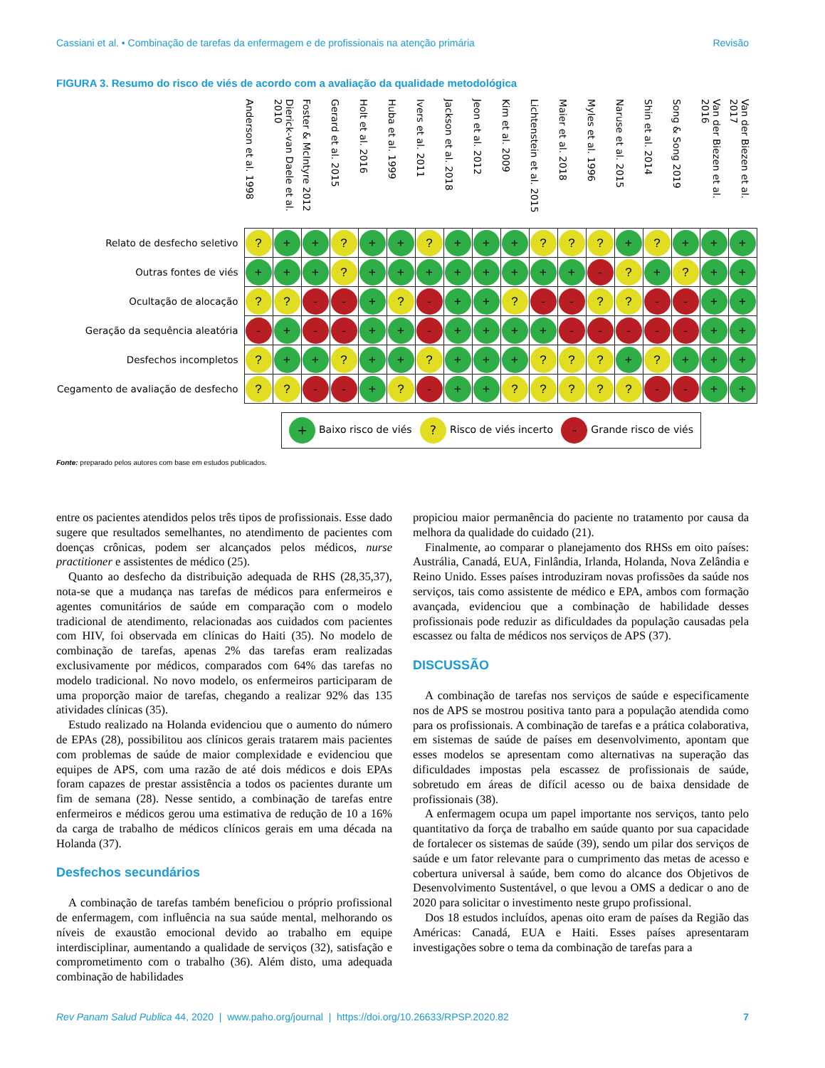Cassiani et al. • Combinação de tarefas da enfermagem e de profissionais na atenção primária Revisão
FIGURA 3. Resumo do risco de viés de acordo com a avaliação da qualidade metodológica
| | Anderson et al. 1998 | Dierick-van Daele et al. 2010 | Foster & McIntyre 2012 | Gerard et al. 2015 | Holt et al. 2016 | Huba et al. 1999 | Ivers et al. 2011 | Jackson et al. 2018 | Jeon et al. 2012 | Kim et al. 2009 | Lichtenstein et al. 2015 | Maier et al. 2018 | Myles et al. 1996 | Naruse et al. 2015 | Shin et al. 2014 | Song & Song 2019 | Van der Biezen et al. 2016 | Van der Biezen et al. 2017 |
| --- | --- | --- | --- | --- | --- | --- | --- | --- | --- | --- | --- | --- | --- | --- | --- | --- | --- | --- |
| Relato de desfecho seletivo | ? | + | + | ? | + | + | ? | + | + | + | ? | ? | ? | + | ? | + | + | + |
| Outras fontes de viés | + | + | + | ? | + | + | + | + | + | + | + | + | - | ? | + | ? | + | + |
| Ocultação de alocação | ? | ? | - | - | + | ? | - | + | + | ? | - | - | ? | ? | - | - | + | + |
| Geração da sequência aleatória | - | + | - | - | + | + | - | + | + | + | + | - | - | - | - | - | + | + |
| Desfechos incompletos | ? | + | + | ? | + | + | ? | + | + | + | ? | ? | ? | + | ? | + | + | + |
| Cegamento de avaliação de desfecho | ? | ? | - | - | + | ? | - | + | + | ? | ? | ? | ? | ? | - | - | + | + |
+ Baixo risco de viés
? Risco de viés incerto
- Grande risco de viés
Fonte: preparado pelos autores com base em estudos publicados.
entre os pacientes atendidos pelos três tipos de profissionais. Esse dado sugere que resultados semelhantes, no atendimento de pacientes com doenças crônicas, podem ser alcançados pelos médicos, nurse practitioner e assistentes de médico (25).
Quanto ao desfecho da distribuição adequada de RHS (28,35,37), nota-se que a mudança nas tarefas de médicos para enfermeiros e agentes comunitários de saúde em comparação com o modelo tradicional de atendimento, relacionadas aos cuidados com pacientes com HIV, foi observada em clínicas do Haiti (35). No modelo de combinação de tarefas, apenas 2% das tarefas eram realizadas exclusivamente por médicos, comparados com 64% das tarefas no modelo tradicional. No novo modelo, os enfermeiros participaram de uma proporção maior de tarefas, chegando a realizar 92% das 135 atividades clínicas (35).
Estudo realizado na Holanda evidenciou que o aumento do número de EPAs (28), possibilitou aos clínicos gerais tratarem mais pacientes com problemas de saúde de maior complexidade e evidenciou que equipes de APS, com uma razão de até dois médicos e dois EPAs foram capazes de prestar assistência a todos os pacientes durante um fim de semana (28). Nesse sentido, a combinação de tarefas entre enfermeiros e médicos gerou uma estimativa de redução de 10 a 16% da carga de trabalho de médicos clínicos gerais em uma década na Holanda (37).
Desfechos secundários
A combinação de tarefas também beneficiou o próprio profissional de enfermagem, com influência na sua saúde mental, melhorando os níveis de exaustão emocional devido ao trabalho em equipe interdisciplinar, aumentando a qualidade de serviços (32), satisfação e comprometimento com o trabalho (36). Além disto, uma adequada combinação de habilidades
propiciou maior permanência do paciente no tratamento por causa da melhora da qualidade do cuidado (21).
Finalmente, ao comparar o planejamento dos RHSs em oito países: Austrália, Canadá, EUA, Finlândia, Irlanda, Holanda, Nova Zelândia e Reino Unido. Esses países introduziram novas profissões da saúde nos serviços, tais como assistente de médico e EPA, ambos com formação avançada, evidenciou que a combinação de habilidade desses profissionais pode reduzir as dificuldades da população causadas pela escassez ou falta de médicos nos serviços de APS (37).
DISCUSSÃO
A combinação de tarefas nos serviços de saúde e especificamente nos de APS se mostrou positiva tanto para a população atendida como para os profissionais. A combinação de tarefas e a prática colaborativa, em sistemas de saúde de países em desenvolvimento, apontam que esses modelos se apresentam como alternativas na superação das dificuldades impostas pela escassez de profissionais de saúde, sobretudo em áreas de difícil acesso ou de baixa densidade de profissionais (38).
A enfermagem ocupa um papel importante nos serviços, tanto pelo quantitativo da força de trabalho em saúde quanto por sua capacidade de fortalecer os sistemas de saúde (39), sendo um pilar dos serviços de saúde e um fator relevante para o cumprimento das metas de acesso e cobertura universal à saúde, bem como do alcance dos Objetivos de Desenvolvimento Sustentável, o que levou a OMS a dedicar o ano de 2020 para solicitar o investimento neste grupo profissional.
Dos 18 estudos incluídos, apenas oito eram de países da Região das Américas: Canadá, EUA e Haiti. Esses países apresentaram investigações sobre o tema da combinação de tarefas para a
Rev Panam Salud Publica 44, 2020 | www.paho.org/journal | https://doi.org/10.26633/RPSP.2020.82 7